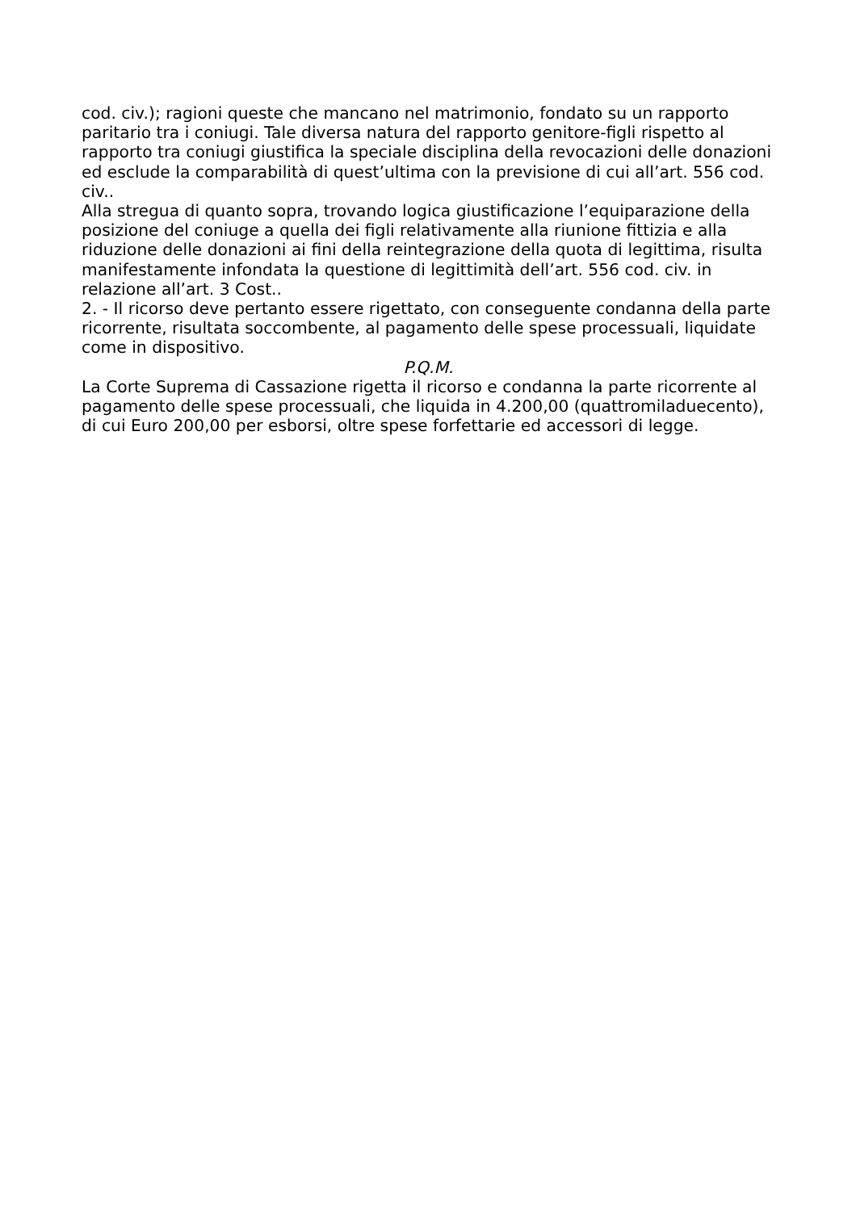cod. civ.); ragioni queste che mancano nel matrimonio, fondato su un rapporto paritario tra i coniugi. Tale diversa natura del rapporto genitore-figli rispetto al rapporto tra coniugi giustifica la speciale disciplina della revocazioni delle donazioni ed esclude la comparabilità di quest’ultima con la previsione di cui all’art. 556 cod. civ..
Alla stregua di quanto sopra, trovando logica giustificazione l’equiparazione della posizione del coniuge a quella dei figli relativamente alla riunione fittizia e alla riduzione delle donazioni ai fini della reintegrazione della quota di legittima, risulta manifestamente infondata la questione di legittimità dell’art. 556 cod. civ. in relazione all’art. 3 Cost..
2. - Il ricorso deve pertanto essere rigettato, con conseguente condanna della parte ricorrente, risultata soccombente, al pagamento delle spese processuali, liquidate come in dispositivo.
P.Q.M.
La Corte Suprema di Cassazione rigetta il ricorso e condanna la parte ricorrente al pagamento delle spese processuali, che liquida in 4.200,00 (quattromiladuecento), di cui Euro 200,00 per esborsi, oltre spese forfettarie ed accessori di legge.